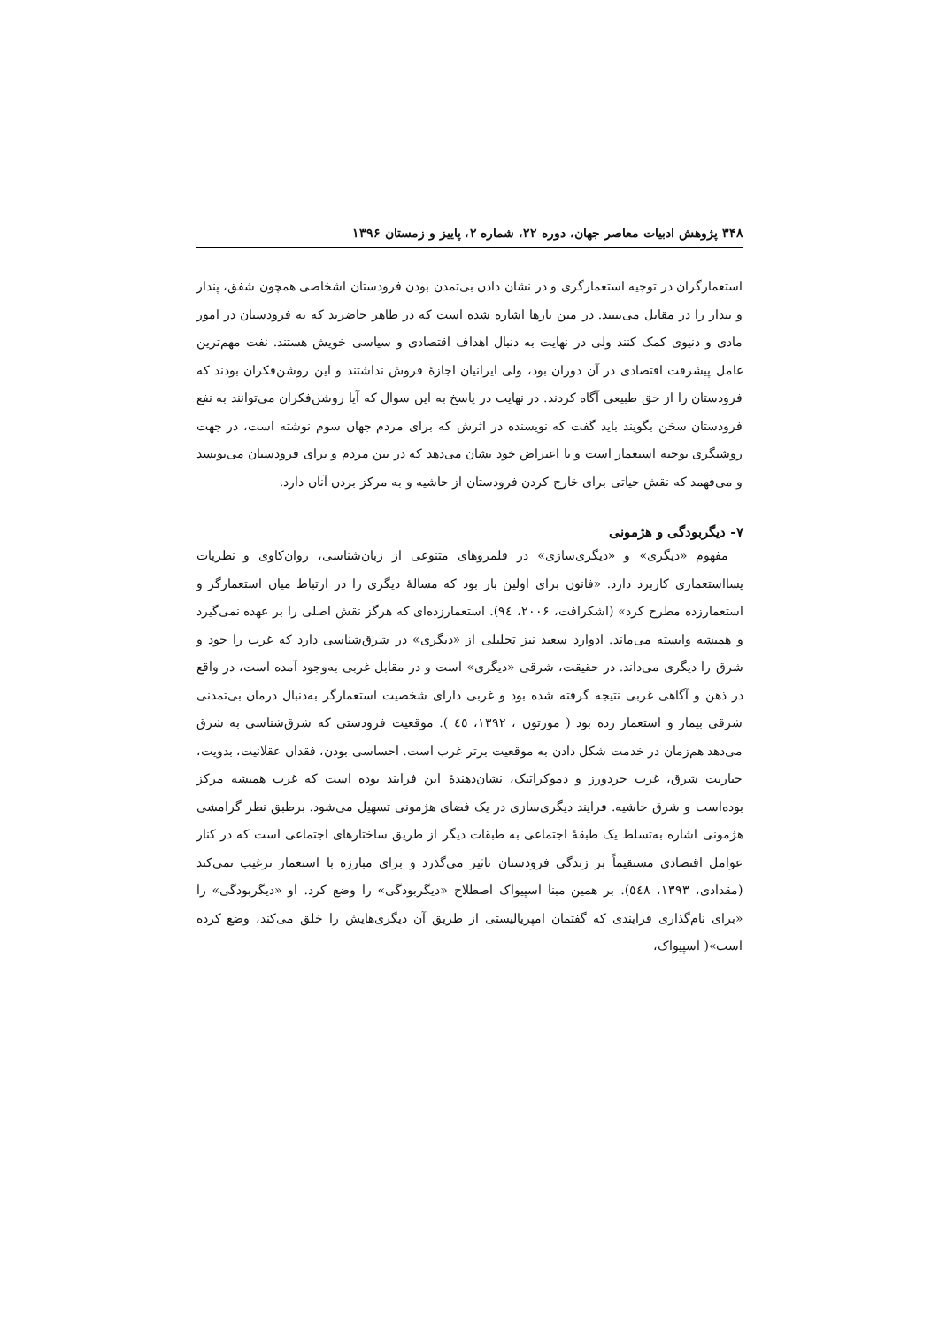۳۴۸ پژوهش ادبیات معاصر جهان، دوره ۲۲، شماره ۲، پاییز و زمستان ۱۳۹۶
استعمارگران در توجیه استعمارگری و در نشان دادن بی‌تمدن بودن فرودستان اشخاصی همچون شفق، پندار و بیدار را در مقابل می‌بینند. در متن بارها اشاره شده است که در ظاهر حاضرند که به فرودستان در امور مادی و دنیوی کمک کنند ولی در نهایت به دنبال اهداف اقتصادی و سیاسی خویش هستند. نفت مهم‌ترین عامل پیشرفت اقتصادی در آن دوران بود، ولی ایرانیان اجازهٔ فروش نداشتند و این روشن‌فکران بودند که فرودستان را از حق طبیعی آگاه کردند. در نهایت در پاسخ به این سوال که آیا روشن‌فکران می‌توانند به نفع فرودستان سخن بگویند باید گفت که نویسنده در اثرش که برای مردم جهان سوم نوشته است، در جهت روشنگری توجیه استعمار است و با اعتراض خود نشان می‌دهد که در بین مردم و برای فرودستان می‌نویسد و می‌فهمد که نقش حیاتی برای خارج کردن فرودستان از حاشیه و به مرکز بردن آنان دارد.
۷- دیگربودگی و هژمونی
مفهوم «دیگری» و «دیگری‌سازی» در قلمروهای متنوعی از زبان‌شناسی، روان‌کاوی و نظریات پسااستعماری کاربرد دارد. «فانون برای اولین بار بود که مسالهٔ دیگری را در ارتباط میان استعمارگر و استعمارزده مطرح کرد» (اشکرافت، ۲۰۰۶، ۹٤). استعمارزده‌ای که هرگز نقش اصلی را بر عهده نمی‌گیرد و همیشه وابسته می‌ماند. ادوارد سعید نیز تحلیلی از «دیگری» در شرق‌شناسی دارد که غرب را خود و شرق را دیگری می‌داند. در حقیقت، شرقی «دیگری» است و در مقابل غربی به‌وجود آمده است، در واقع در ذهن و آگاهی غربی نتیجه گرفته شده بود و غربی دارای شخصیت استعمارگر به‌دنبال درمان بی‌تمدنی شرقی بیمار و استعمار زده بود ( مورتون ، ۱۳۹۲، ٤٥ ). موقعیت فرودستی که شرق‌شناسی به شرق می‌دهد هم‌زمان در خدمت شکل دادن به موقعیت برتر غرب است. احساسی بودن، فقدان عقلانیت، بدویت، جباریت شرق، غرب خردورز و دموکراتیک، نشان‌دهندهٔ این فرایند بوده است که غرب همیشه مرکز بوده‌است و شرق حاشیه. فرایند دیگری‌سازی در یک فضای هژمونی تسهیل می‌شود. برطبق نظر گرامشی هژمونی اشاره به‌تسلط یک طبقهٔ اجتماعی به طبقات دیگر از طریق ساختارهای اجتماعی است که در کنار عوامل اقتصادی مستقیماً بر زندگی فرودستان تاثیر می‌گذرد و برای مبارزه با استعمار ترغیب نمی‌کند (مقدادی، ۱۳۹۳، ٥٤٨). بر همین مبنا اسپیواک اصطلاح «دیگربودگی» را وضع کرد. او «دیگربودگی» را «برای نام‌گذاری فرایندی که گفتمان امپریالیستی از طریق آن دیگری‌هایش را خلق می‌کند، وضع کرده است»( اسپیواک،